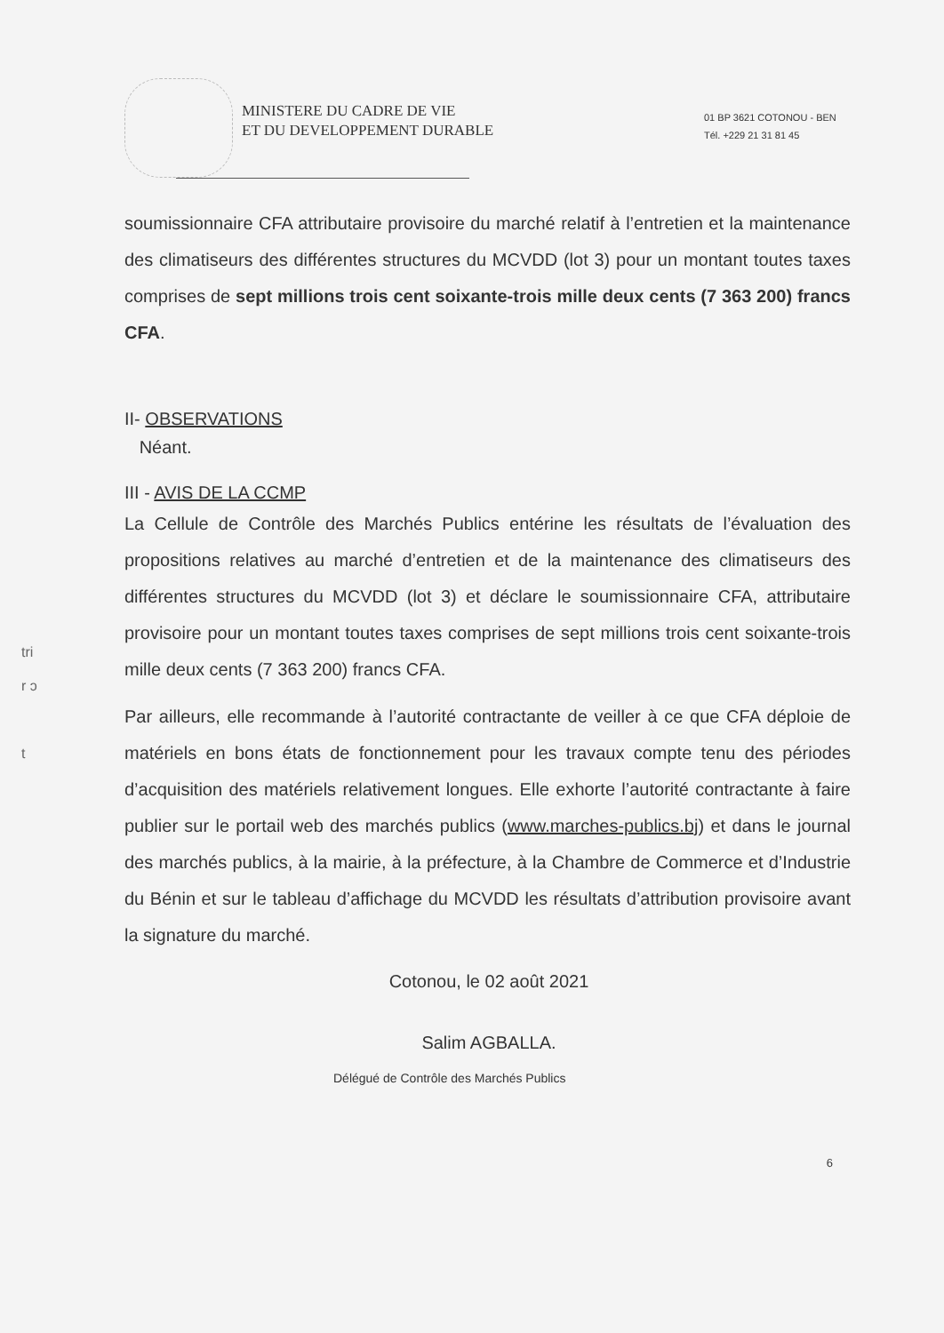MINISTERE DU CADRE DE VIE
ET DU DEVELOPPEMENT DURABLE
01 BP 3621 COTONOU - BEN
Tél. +229 21 31 81 45
soumissionnaire CFA attributaire provisoire du marché relatif à l’entretien et la maintenance des climatiseurs des différentes structures du MCVDD (lot 3) pour un montant toutes taxes comprises de sept millions trois cent soixante-trois mille deux cents (7 363 200) francs CFA.
II- OBSERVATIONS
Néant.
III - AVIS DE LA CCMP
La Cellule de Contrôle des Marchés Publics entérine les résultats de l’évaluation des propositions relatives au marché d’entretien et de la maintenance des climatiseurs des différentes structures du MCVDD (lot 3) et déclare le soumissionnaire CFA, attributaire provisoire pour un montant toutes taxes comprises de sept millions trois cent soixante-trois mille deux cents (7 363 200) francs CFA.
Par ailleurs, elle recommande à l’autorité contractante de veiller à ce que CFA déploie de matériels en bons états de fonctionnement pour les travaux compte tenu des périodes d’acquisition des matériels relativement longues. Elle exhorte l’autorité contractante à faire publier sur le portail web des marchés publics (www.marches-publics.bj) et dans le journal des marchés publics, à la mairie, à la préfecture, à la Chambre de Commerce et d’Industrie du Bénin et sur le tableau d’affichage du MCVDD les résultats d’attribution provisoire avant la signature du marché.
Cotonou, le 02 août 2021
Salim AGBALLA.
Délégué de Contrôle des Marchés Publics
6
tri
r ɔ
t